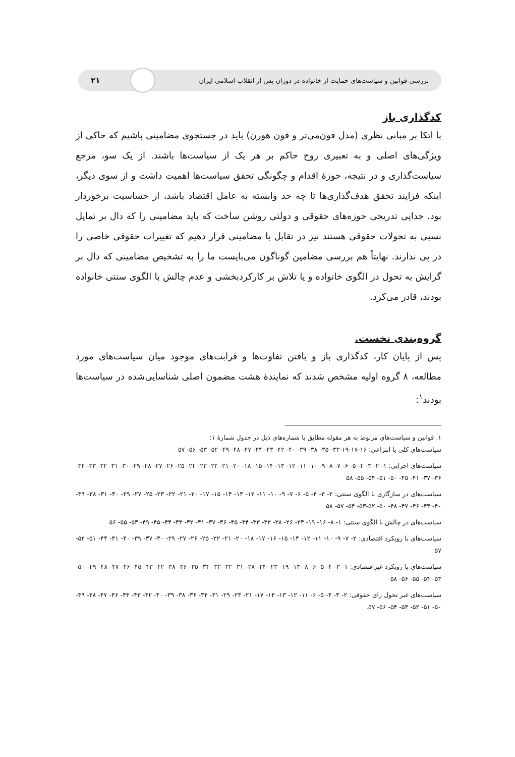بررسی قوانین و سیاست‌های حمایت از خانواده در دوران پس از انقلاب اسلامی ایران ۲۱
کدگذاری باز
با اتکا بر مبانی نظری (مدل فون‌می‌تر و فون هورن) باید در جستجوی مضامینی باشیم که حاکی از ویژگی‌های اصلی و به تعبیری روح حاکم بر هر یک از سیاست‌ها باشند. از یک سو، مرجع سیاست‌گذاری و در نتیجه، حوزهٔ اقدام و چگونگی تحقق سیاست‌ها اهمیت داشت و از سوی دیگر، اینکه فرایند تحقق هدف‌گذاری‌ها تا چه حد وابسته به عامل اقتصاد باشد، از حساسیت برخوردار بود. جدایی تدریجی حوزه‌های حقوقی و دولتی روشن ساخت که باید مضامینی را که دال بر تمایل نسبی به تحولات حقوقی هستند نیز در تقابل با مضامینی قرار دهیم که تغییرات حقوقی خاصی را در پی ندارند. نهایتاً هم بررسی مضامین گوناگون می‌بایست ما را به تشخیص مضامینی که دال بر گرایش به تحول در الگوی خانواده و یا تلاش بر کارکردبخشی و عدم چالش با الگوی سنتی خانواده بودند، قادر می‌کرد.
گروه‌بندی نخست.
پس از پایان کار، کدگذاری باز و یافتن تفاوت‌ها و قرابت‌های موجود میان سیاست‌های مورد مطالعه، ۸ گروه اولیه مشخص شدند که نمایندهٔ هشت مضمون اصلی شناسایی‌شده در سیاست‌ها بودند<sup>۱</sup>:
۱. قوانین و سیاست‌های مربوط به هر مقوله مطابق با شماره‌های ذیل در جدول شمارهٔ ۱:
سیاست‌های کلی یا انتزاعی: ۱۶-۱۷-۱۹-۳۳- ۳۵- ۳۸- ۳۹- ۴۰- ۴۲- ۴۳- ۴۴- ۴۷- ۴۸- ۴۹- ۵۲- ۵۳- ۵۶- ۵۷
سیاست‌های اجرایی: ۱- ۲- ۳- ۴- ۵- ۶- ۷- ۸- ۹- ۱۰- ۱۱- ۱۲- ۱۳- ۱۴- ۱۵- ۱۸- ۲۰- ۲۱- ۲۲- ۲۳- ۲۴- ۲۵- ۲۶- ۲۷- ۲۸- ۲۹- ۳۰- ۳۱- ۳۲- ۳۳- ۳۴- ۳۶- ۳۷- ۴۱- ۴۵- ۵۰- ۵۱- ۵۴- ۵۵- ۵۸
سیاست‌های در سازگاری با الگوی سنتی: ۲- ۳- ۴- ۵- ۶- ۷- ۹- ۱۰- ۱۱- ۱۲- ۱۳- ۱۴- ۱۵- ۱۷- ۲۰- ۲۱- ۲۲- ۲۳- ۲۵- ۲۷- ۲۹- ۳۰- ۳۱- ۳۸- ۳۹- ۴۰- ۴۴- ۴۶- ۴۷- ۴۸- ۵۰- ۵۲-۵۳- ۵۴- ۵۷- ۵۸
سیاست‌های در چالش با الگوی سنتی: ۱- ۸- ۱۶- ۱۹- ۲۴- ۲۶- ۲۸- ۳۲- ۳۳- ۳۴- ۳۵- ۳۶- ۳۷- ۴۱- ۴۲- ۴۳- ۴۴- ۴۵- ۴۹- ۵۳- ۵۵- ۵۶
سیاست‌های با رویکرد اقتصادی: ۲- ۷- ۹- ۱۰- ۱۱- ۱۲- ۱۴- ۱۵- ۱۶- ۱۷- ۱۸- ۲۰- ۲۱- ۲۲- ۲۵- ۲۶- ۲۷- ۲۹- ۳۰- ۳۷- ۳۹- ۴۰- ۴۱- ۴۴- ۵۱- ۵۲- ۵۷
سیاست‌های با رویکرد غیراقتصادی: ۱- ۳- ۴- ۵- ۶- ۸- ۱۳- ۱۹- ۲۳- ۲۴- ۲۸- ۳۱- ۳۲- ۳۳- ۳۴- ۳۵- ۳۶- ۳۸- ۴۲- ۴۳- ۴۵- ۴۶- ۴۷- ۴۸- ۴۹- ۵۰- ۵۳- ۵۴- ۵۵- ۵۶- ۵۸
سیاست‌های غیر تحول زای حقوقی: ۲- ۳- ۴- ۵- ۶- ۱۱- ۱۲- ۱۳- ۱۴- ۱۷- ۲۱- ۲۳- ۲۹- ۳۱- ۳۴- ۳۶- ۳۸- ۳۹- ۴۰- ۴۲- ۴۳- ۴۴- ۴۶- ۴۷- ۴۸- ۴۹- ۵۰- ۵۱- ۵۲- ۵۳- ۵۴- ۵۶- ۵۷.